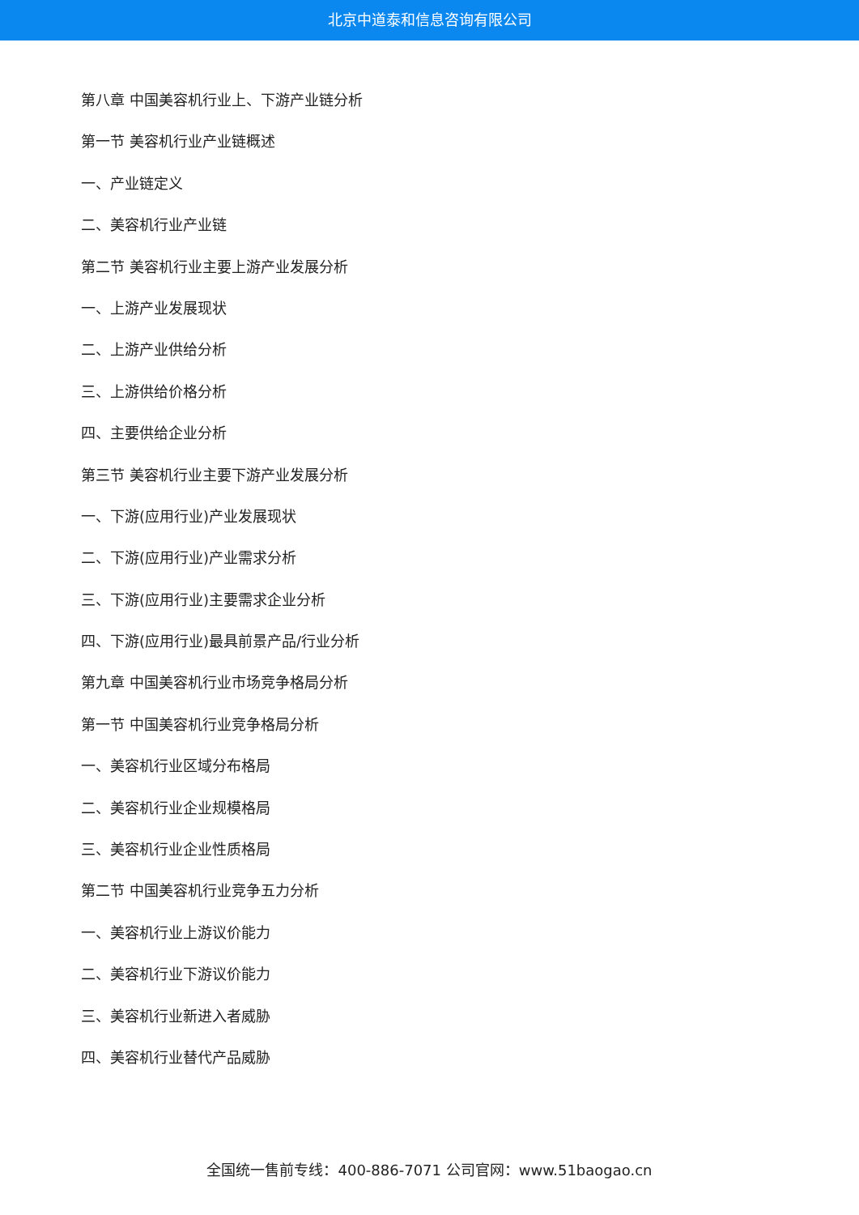北京中道泰和信息咨询有限公司
第八章 中国美容机行业上、下游产业链分析
第一节 美容机行业产业链概述
一、产业链定义
二、美容机行业产业链
第二节 美容机行业主要上游产业发展分析
一、上游产业发展现状
二、上游产业供给分析
三、上游供给价格分析
四、主要供给企业分析
第三节 美容机行业主要下游产业发展分析
一、下游(应用行业)产业发展现状
二、下游(应用行业)产业需求分析
三、下游(应用行业)主要需求企业分析
四、下游(应用行业)最具前景产品/行业分析
第九章 中国美容机行业市场竞争格局分析
第一节 中国美容机行业竞争格局分析
一、美容机行业区域分布格局
二、美容机行业企业规模格局
三、美容机行业企业性质格局
第二节 中国美容机行业竞争五力分析
一、美容机行业上游议价能力
二、美容机行业下游议价能力
三、美容机行业新进入者威胁
四、美容机行业替代产品威胁
全国统一售前专线：400-886-7071 公司官网：www.51baogao.cn